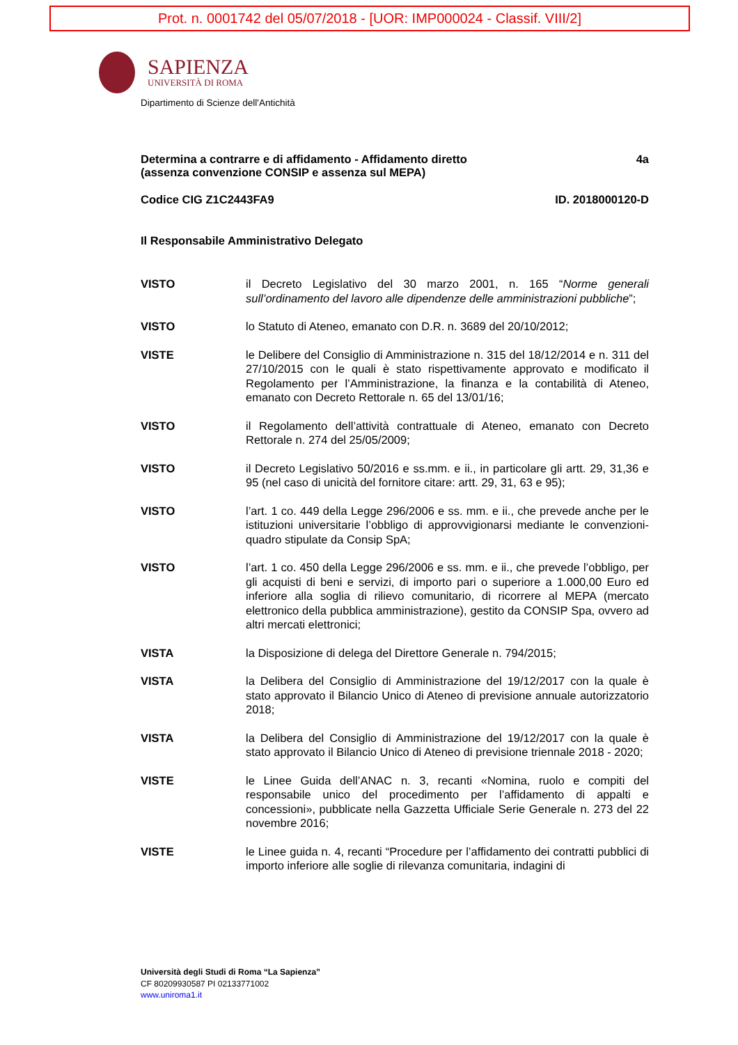Prot. n. 0001742 del 05/07/2018 - [UOR: IMP000024 - Classif. VIII/2]
SAPIENZA
UNIVERSITÀ DI ROMA
Dipartimento di Scienze dell'Antichità
Determina a contrarre e di affidamento - Affidamento diretto
(assenza convenzione CONSIP e assenza sul MEPA) 4a
Codice CIG Z1C2443FA9 ID. 2018000120-D
Il Responsabile Amministrativo Delegato
VISTO il Decreto Legislativo del 30 marzo 2001, n. 165 “Norme generali sull’ordinamento del lavoro alle dipendenze delle amministrazioni pubbliche”;
VISTO lo Statuto di Ateneo, emanato con D.R. n. 3689 del 20/10/2012;
VISTE le Delibere del Consiglio di Amministrazione n. 315 del 18/12/2014 e n. 311 del 27/10/2015 con le quali è stato rispettivamente approvato e modificato il Regolamento per l’Amministrazione, la finanza e la contabilità di Ateneo, emanato con Decreto Rettorale n. 65 del 13/01/16;
VISTO il Regolamento dell’attività contrattuale di Ateneo, emanato con Decreto Rettorale n. 274 del 25/05/2009;
VISTO il Decreto Legislativo 50/2016 e ss.mm. e ii., in particolare gli artt. 29, 31,36 e 95 (nel caso di unicità del fornitore citare: artt. 29, 31, 63 e 95);
VISTO l’art. 1 co. 449 della Legge 296/2006 e ss. mm. e ii., che prevede anche per le istituzioni universitarie l’obbligo di approvvigionarsi mediante le convenzioni-quadro stipulate da Consip SpA;
VISTO l’art. 1 co. 450 della Legge 296/2006 e ss. mm. e ii., che prevede l’obbligo, per gli acquisti di beni e servizi, di importo pari o superiore a 1.000,00 Euro ed inferiore alla soglia di rilievo comunitario, di ricorrere al MEPA (mercato elettronico della pubblica amministrazione), gestito da CONSIP Spa, ovvero ad altri mercati elettronici;
VISTA la Disposizione di delega del Direttore Generale n. 794/2015;
VISTA la Delibera del Consiglio di Amministrazione del 19/12/2017 con la quale è stato approvato il Bilancio Unico di Ateneo di previsione annuale autorizzatorio 2018;
VISTA la Delibera del Consiglio di Amministrazione del 19/12/2017 con la quale è stato approvato il Bilancio Unico di Ateneo di previsione triennale 2018 - 2020;
VISTE le Linee Guida dell’ANAC n. 3, recanti «Nomina, ruolo e compiti del responsabile unico del procedimento per l’affidamento di appalti e concessioni», pubblicate nella Gazzetta Ufficiale Serie Generale n. 273 del 22 novembre 2016;
VISTE le Linee guida n. 4, recanti “Procedure per l’affidamento dei contratti pubblici di importo inferiore alle soglie di rilevanza comunitaria, indagini di
Università degli Studi di Roma “La Sapienza”
CF 80209930587 PI 02133771002
www.uniroma1.it